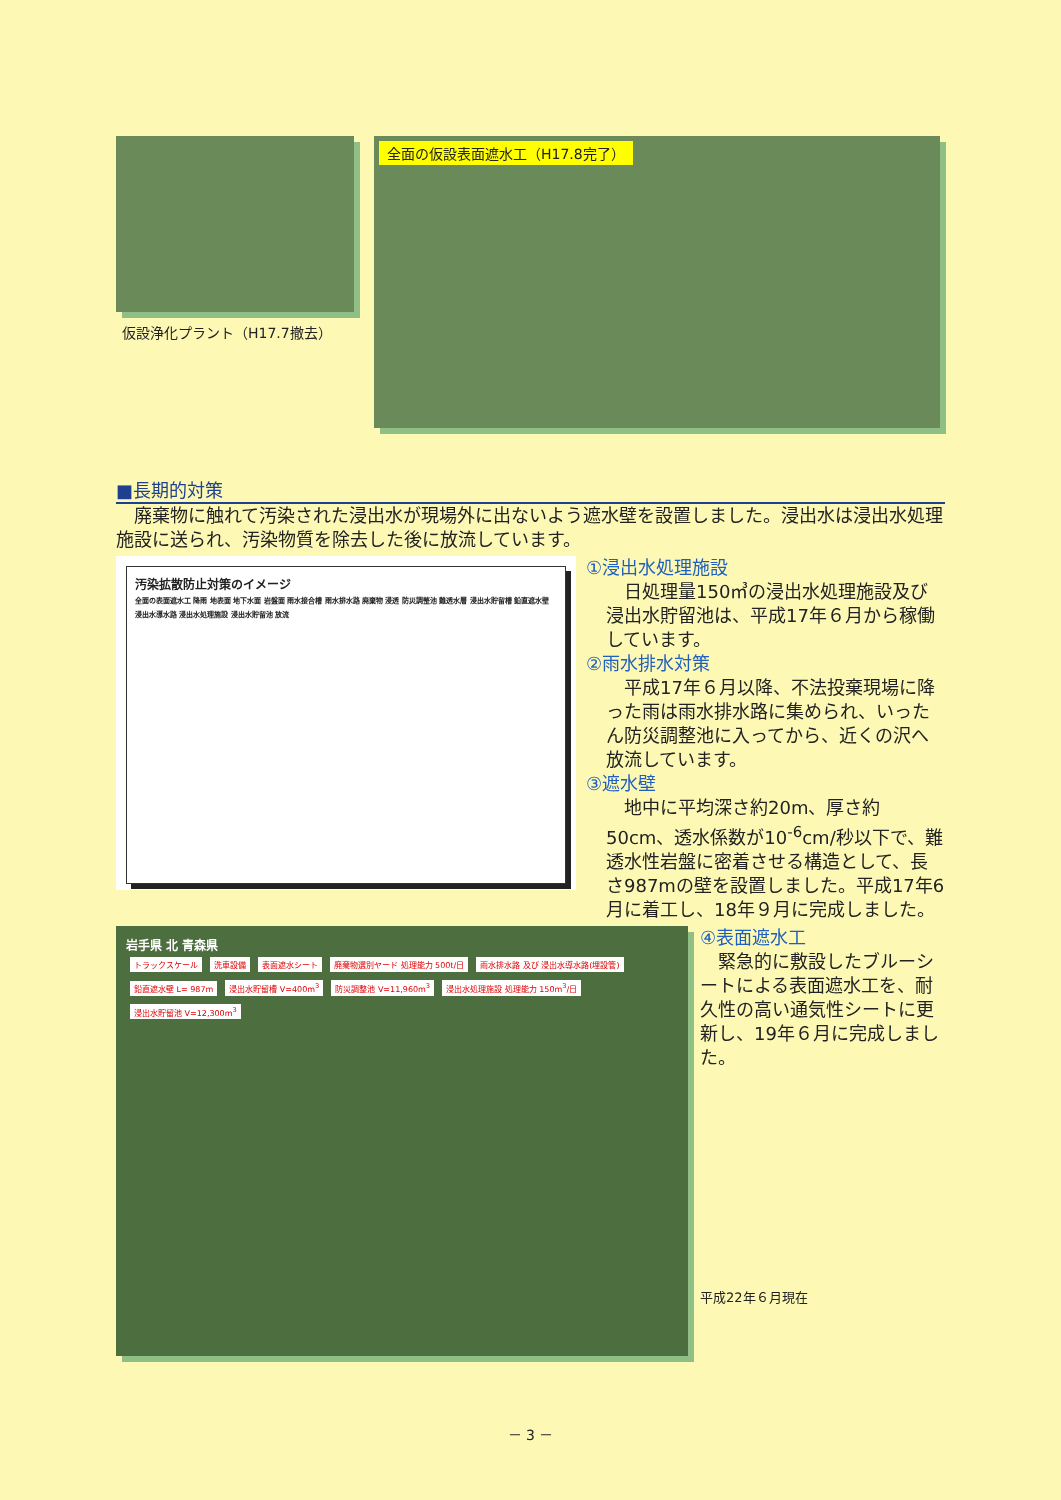仮設浄化プラント（H17.7撤去）
全面の仮設表面遮水工（H17.8完了）
■長期的対策
　廃棄物に触れて汚染された浸出水が現場外に出ないよう遮水壁を設置しました。浸出水は浸出水処理施設に送られ、汚染物質を除去した後に放流しています。
汚染拡散防止対策のイメージ
全面の表面遮水工 降雨 地表面 地下水面 岩盤面 雨水接合槽 雨水排水路 廃棄物 浸透 防災調整池 難透水層 浸出水貯留槽 鉛直遮水壁 浸出水導水路 浸出水処理施設 浸出水貯留池 放流
①浸出水処理施設
　日処理量150㎥の浸出水処理施設及び浸出水貯留池は、平成17年６月から稼働しています。
②雨水排水対策
　平成17年６月以降、不法投棄現場に降った雨は雨水排水路に集められ、いったん防災調整池に入ってから、近くの沢へ放流しています。
③遮水壁
　地中に平均深さ約20m、厚さ約50cm、透水係数が10<sup>-6</sup>cm/秒以下で、難透水性岩盤に密着させる構造として、長さ987mの壁を設置しました。平成17年6月に着工し、18年９月に完成しました。
岩手県 北 青森県
トラックスケール 洗車設備 表面遮水シート 廃棄物選別ヤード 処理能力 500t/日 雨水排水路 及び 浸出水導水路(埋設管) 鉛直遮水壁 L= 987m 浸出水貯留槽 V=400m<sup>3</sup> 防災調整池 V=11,960m<sup>3</sup> 浸出水処理施設 処理能力 150m<sup>3</sup>/日 浸出水貯留池 V=12,300m<sup>3</sup>
④表面遮水工
　緊急的に敷設したブルーシートによる表面遮水工を、耐久性の高い通気性シートに更新し、19年６月に完成しました。
平成22年６月現在
－ 3 －